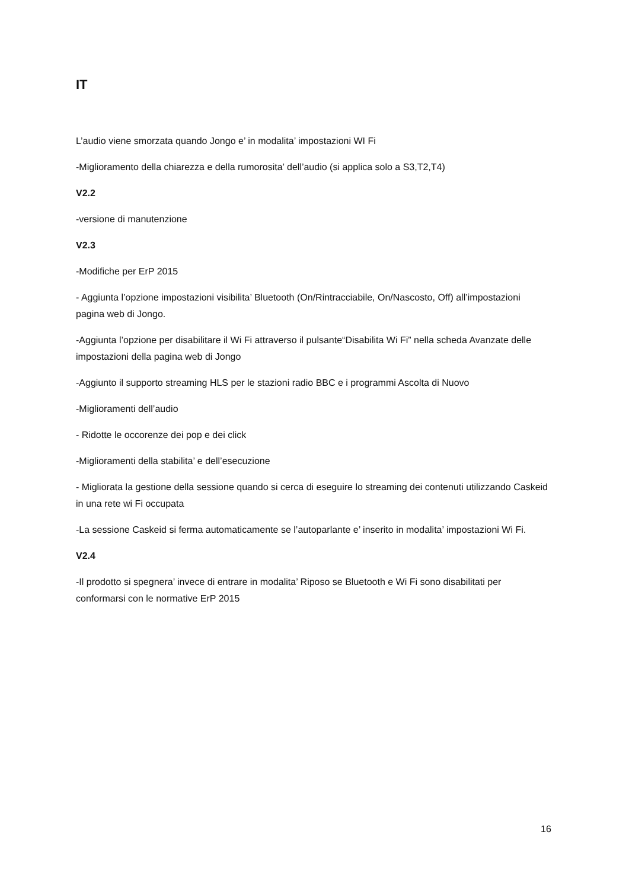IT
L’audio viene smorzata quando Jongo e’ in modalita’ impostazioni WI Fi
-Miglioramento della chiarezza e della rumorosita’ dell’audio (si applica solo a S3,T2,T4)
V2.2
-versione di manutenzione
V2.3
-Modifiche per ErP 2015
- Aggiunta l’opzione impostazioni visibilita’ Bluetooth (On/Rintracciabile, On/Nascosto, Off) all’impostazioni pagina web di Jongo.
-Aggiunta l’opzione per disabilitare il Wi Fi attraverso il pulsante“Disabilita Wi Fi” nella scheda Avanzate delle impostazioni della pagina web di Jongo
-Aggiunto il supporto streaming HLS per le stazioni radio BBC e i programmi Ascolta di Nuovo
-Miglioramenti dell’audio
- Ridotte le occorenze dei pop e dei click
-Miglioramenti della stabilita’ e dell’esecuzione
- Migliorata la gestione della sessione quando si cerca di eseguire lo streaming dei contenuti utilizzando Caskeid in una rete wi Fi occupata
-La sessione Caskeid si ferma automaticamente se l’autoparlante e’ inserito in modalita’ impostazioni Wi Fi.
V2.4
-Il prodotto si spegnera’ invece di entrare in modalita’ Riposo se Bluetooth e Wi Fi sono disabilitati per conformarsi con le normative ErP 2015
16